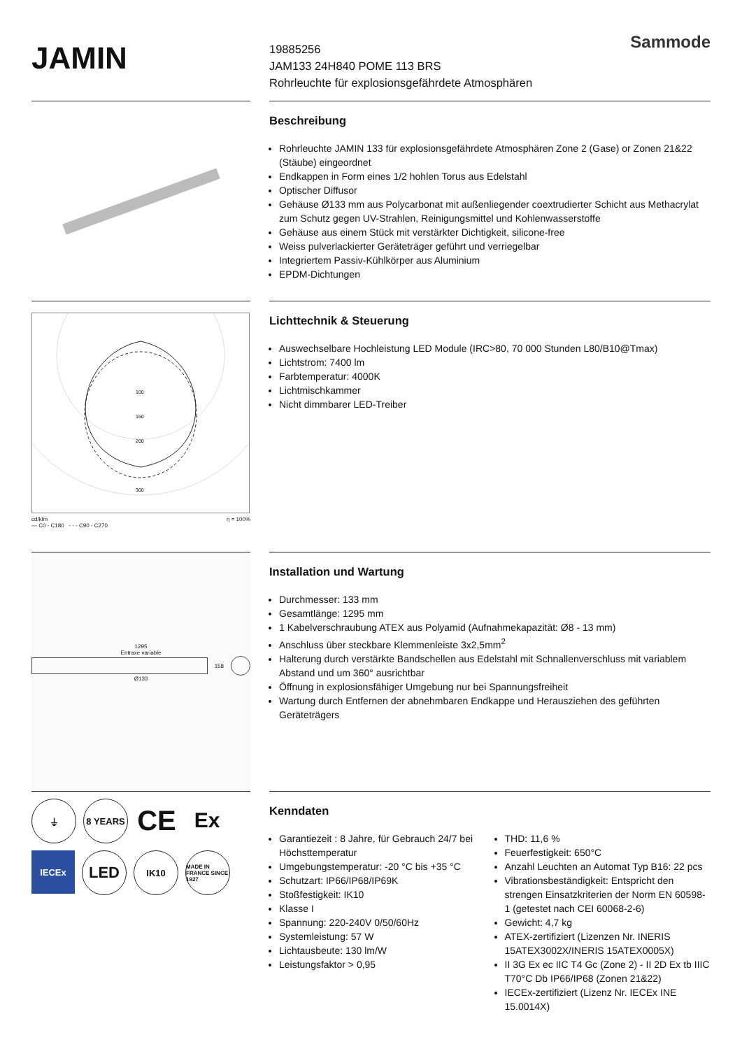JAMIN
Sammode
19885256
JAM133 24H840 POME 113 BRS
Rohrleuchte für explosionsgefährdete Atmosphären
Beschreibung
Rohrleuchte JAMIN 133 für explosionsgefährdete Atmosphären Zone 2 (Gase) or Zonen 21&22 (Stäube) eingeordnet
Endkappen in Form eines 1/2 hohlen Torus aus Edelstahl
Optischer Diffusor
Gehäuse Ø133 mm aus Polycarbonat mit außenliegender coextrudierter Schicht aus Methacrylat zum Schutz gegen UV-Strahlen, Reinigungsmittel und Kohlenwasserstoffe
Gehäuse aus einem Stück mit verstärkter Dichtigkeit, silicone-free
Weiss pulverlackierter Geräteträger geführt und verriegelbar
Integriertem Passiv-Kühlkörper aus Aluminium
EPDM-Dichtungen
100
150
200
300
cd/klm
— C0 - C180 - - - C90 - C270 η = 100%
Lichttechnik & Steuerung
Auswechselbare Hochleistung LED Module (IRC>80, 70 000 Stunden L80/B10@Tmax)
Lichtstrom: 7400 lm
Farbtemperatur: 4000K
Lichtmischkammer
Nicht dimmbarer LED-Treiber
1295
Entraxe variable
158
Ø133
Installation und Wartung
Durchmesser: 133 mm
Gesamtlänge: 1295 mm
1 Kabelverschraubung ATEX aus Polyamid (Aufnahmekapazität: Ø8 - 13 mm)
Anschluss über steckbare Klemmenleiste 3x2,5mm<sup>2</sup>
Halterung durch verstärkte Bandschellen aus Edelstahl mit Schnallenverschluss mit variablem Abstand und um 360° ausrichtbar
Öffnung in explosionsfähiger Umgebung nur bei Spannungsfreiheit
Wartung durch Entfernen der abnehmbaren Endkappe und Herausziehen des geführten Geräteträgers
⏚
8 YEARS
CE
Ex
IECEx
LED
IK10
MADE IN FRANCE SINCE 1927
Kenndaten
Garantiezeit : 8 Jahre, für Gebrauch 24/7 bei Höchsttemperatur
Umgebungstemperatur: -20 °C bis +35 °C
Schutzart: IP66/IP68/IP69K
Stoßfestigkeit: IK10
Klasse I
Spannung: 220-240V 0/50/60Hz
Systemleistung: 57 W
Lichtausbeute: 130 lm/W
Leistungsfaktor > 0,95
THD: 11,6 %
Feuerfestigkeit: 650°C
Anzahl Leuchten an Automat Typ B16: 22 pcs
Vibrationsbeständigkeit: Entspricht den strengen Einsatzkriterien der Norm EN 60598-1 (getestet nach CEI 60068-2-6)
Gewicht: 4,7 kg
ATEX-zertifiziert (Lizenzen Nr. INERIS 15ATEX3002X/INERIS 15ATEX0005X)
II 3G Ex ec IIC T4 Gc (Zone 2) - II 2D Ex tb IIIC T70°C Db IP66/IP68 (Zonen 21&22)
IECEx-zertifiziert (Lizenz Nr. IECEx INE 15.0014X)